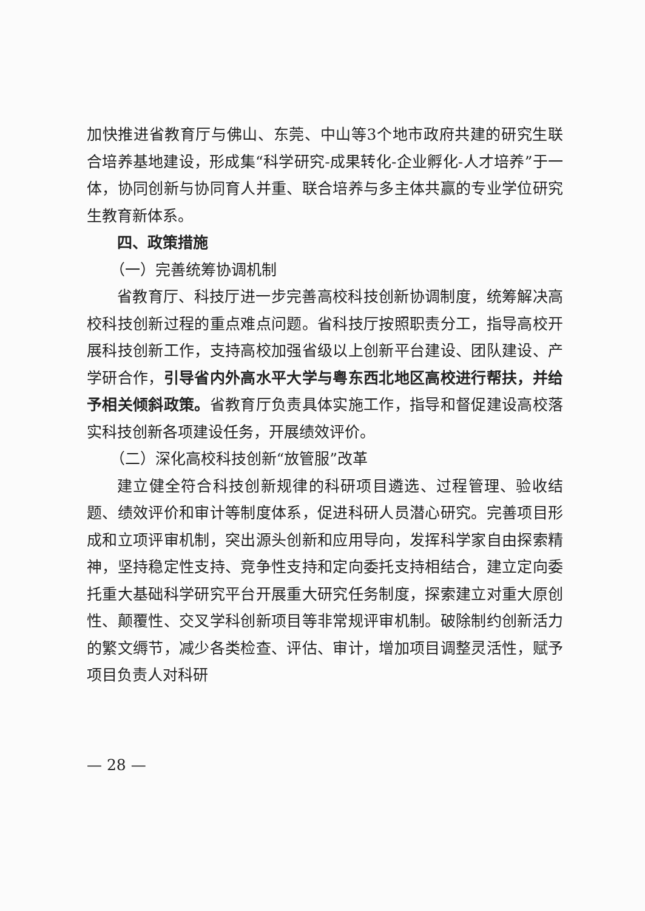加快推进省教育厅与佛山、东莞、中山等3个地市政府共建的研究生联合培养基地建设，形成集“科学研究-成果转化-企业孵化-人才培养”于一体，协同创新与协同育人并重、联合培养与多主体共赢的专业学位研究生教育新体系。
四、政策措施
（一）完善统筹协调机制
省教育厅、科技厅进一步完善高校科技创新协调制度，统筹解决高校科技创新过程的重点难点问题。省科技厅按照职责分工，指导高校开展科技创新工作，支持高校加强省级以上创新平台建设、团队建设、产学研合作，引导省内外高水平大学与粤东西北地区高校进行帮扶，并给予相关倾斜政策。省教育厅负责具体实施工作，指导和督促建设高校落实科技创新各项建设任务，开展绩效评价。
（二）深化高校科技创新“放管服”改革
建立健全符合科技创新规律的科研项目遴选、过程管理、验收结题、绩效评价和审计等制度体系，促进科研人员潜心研究。完善项目形成和立项评审机制，突出源头创新和应用导向，发挥科学家自由探索精神，坚持稳定性支持、竞争性支持和定向委托支持相结合，建立定向委托重大基础科学研究平台开展重大研究任务制度，探索建立对重大原创性、颠覆性、交叉学科创新项目等非常规评审机制。破除制约创新活力的繁文缛节，减少各类检查、评估、审计，增加项目调整灵活性，赋予项目负责人对科研
— 28 —